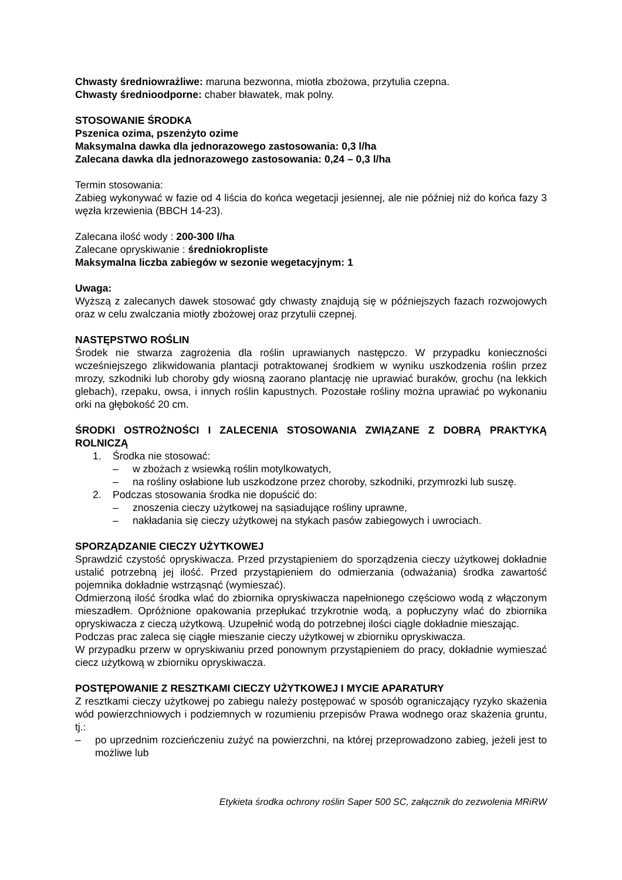Chwasty średniowrażliwe: maruna bezwonna, miotła zbożowa, przytulia czepna.
Chwasty średnioodporne: chaber bławatek, mak polny.
STOSOWANIE ŚRODKA
Pszenica ozima, pszenżyto ozime
Maksymalna dawka dla jednorazowego zastosowania: 0,3 l/ha
Zalecana dawka dla jednorazowego zastosowania: 0,24 – 0,3 l/ha
Termin stosowania:
Zabieg wykonywać w fazie od 4 liścia do końca wegetacji jesiennej, ale nie później niż do końca fazy 3 węzła krzewienia (BBCH 14-23).
Zalecana ilość wody : 200-300 l/ha
Zalecane opryskiwanie : średniokropliste
Maksymalna liczba zabiegów w sezonie wegetacyjnym: 1
Uwaga:
Wyższą z zalecanych dawek stosować gdy chwasty znajdują się w późniejszych fazach rozwojowych oraz w celu zwalczania miotły zbożowej oraz przytulii czepnej.
NASTĘPSTWO ROŚLIN
Środek nie stwarza zagrożenia dla roślin uprawianych następczo. W przypadku konieczności wcześniejszego zlikwidowania plantacji potraktowanej środkiem w wyniku uszkodzenia roślin przez mrozy, szkodniki lub choroby gdy wiosną zaorano plantację nie uprawiać buraków, grochu (na lekkich glebach), rzepaku, owsa, i innych roślin kapustnych. Pozostałe rośliny można uprawiać po wykonaniu orki na głębokość 20 cm.
ŚRODKI OSTROŻNOŚCI I ZALECENIA STOSOWANIA ZWIĄZANE Z DOBRĄ PRAKTYKĄ ROLNICZĄ
1. Środka nie stosować:
– w zbożach z wsiewką roślin motylkowatych,
– na rośliny osłabione lub uszkodzone przez choroby, szkodniki, przymrozki lub suszę.
2. Podczas stosowania środka nie dopuścić do:
– znoszenia cieczy użytkowej na sąsiadujące rośliny uprawne,
– nakładania się cieczy użytkowej na stykach pasów zabiegowych i uwrociach.
SPORZĄDZANIE CIECZY UŻYTKOWEJ
Sprawdzić czystość opryskiwacza. Przed przystąpieniem do sporządzenia cieczy użytkowej dokładnie ustalić potrzebną jej ilość. Przed przystąpieniem do odmierzania (odważania) środka zawartość pojemnika dokładnie wstrząsnąć (wymieszać).
Odmierzoną ilość środka wlać do zbiornika opryskiwacza napełnionego częściowo wodą z włączonym mieszadłem. Opróżnione opakowania przepłukać trzykrotnie wodą, a popłuczyny wlać do zbiornika opryskiwacza z cieczą użytkową. Uzupełnić wodą do potrzebnej ilości ciągle dokładnie mieszając.
Podczas prac zaleca się ciągłe mieszanie cieczy użytkowej w zbiorniku opryskiwacza.
W przypadku przerw w opryskiwaniu przed ponownym przystąpieniem do pracy, dokładnie wymieszać ciecz użytkową w zbiorniku opryskiwacza.
POSTĘPOWANIE Z RESZTKAMI CIECZY UŻYTKOWEJ I MYCIE APARATURY
Z resztkami cieczy użytkowej po zabiegu należy postępować w sposób ograniczający ryzyko skażenia wód powierzchniowych i podziemnych w rozumieniu przepisów Prawa wodnego oraz skażenia gruntu, tj.:
– po uprzednim rozcieńczeniu zużyć na powierzchni, na której przeprowadzono zabieg, jeżeli jest to możliwe lub
Etykieta środka ochrony roślin Saper 500 SC, załącznik do zezwolenia MRiRW